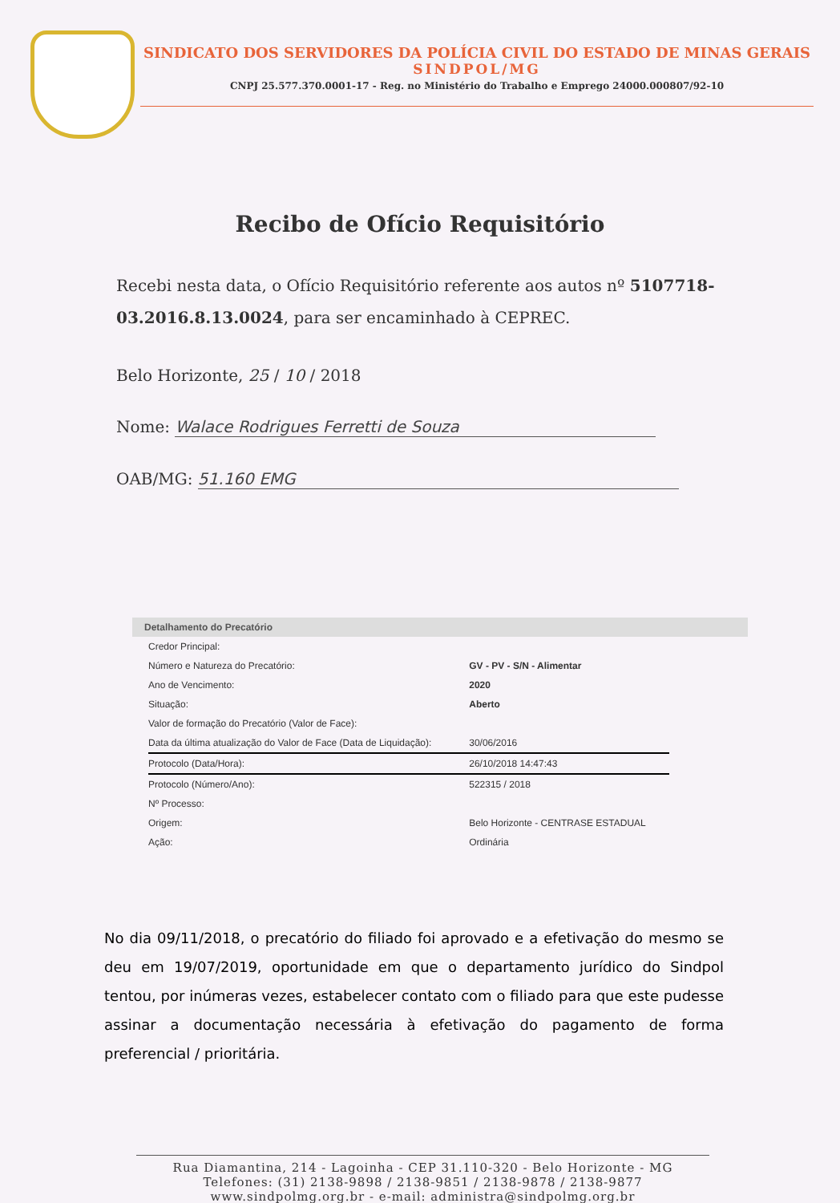SINDICATO DOS SERVIDORES DA POLÍCIA CIVIL DO ESTADO DE MINAS GERAIS
SINDPOL/MG
CNPJ 25.577.370.0001-17 - Reg. no Ministério do Trabalho e Emprego 24000.000807/92-10
Recibo de Ofício Requisitório
Recebi nesta data, o Ofício Requisitório referente aos autos nº 5107718-03.2016.8.13.0024, para ser encaminhado à CEPREC.
Belo Horizonte, 25 / 10 / 2018
Nome: Walace Rodrigues Ferretti de Souza
OAB/MG: 51.160 EMG
Detalhamento do Precatório
| Credor Principal: | |
| Número e Natureza do Precatório: | GV - PV - S/N - Alimentar |
| Ano de Vencimento: | 2020 |
| Situação: | Aberto |
| Valor de formação do Precatório (Valor de Face): | |
| Data da última atualização do Valor de Face (Data de Liquidação): | 30/06/2016 |
| Protocolo (Data/Hora): | 26/10/2018 14:47:43 |
| Protocolo (Número/Ano): | 522315 / 2018 |
| Nº Processo: | |
| Origem: | Belo Horizonte - CENTRASE ESTADUAL |
| Ação: | Ordinária |
No dia 09/11/2018, o precatório do filiado foi aprovado e a efetivação do mesmo se deu em 19/07/2019, oportunidade em que o departamento jurídico do Sindpol tentou, por inúmeras vezes, estabelecer contato com o filiado para que este pudesse assinar a documentação necessária à efetivação do pagamento de forma preferencial / prioritária.
Rua Diamantina, 214 - Lagoinha - CEP 31.110-320 - Belo Horizonte - MG
Telefones: (31) 2138-9898 / 2138-9851 / 2138-9878 / 2138-9877
www.sindpolmg.org.br - e-mail: administra@sindpolmg.org.br